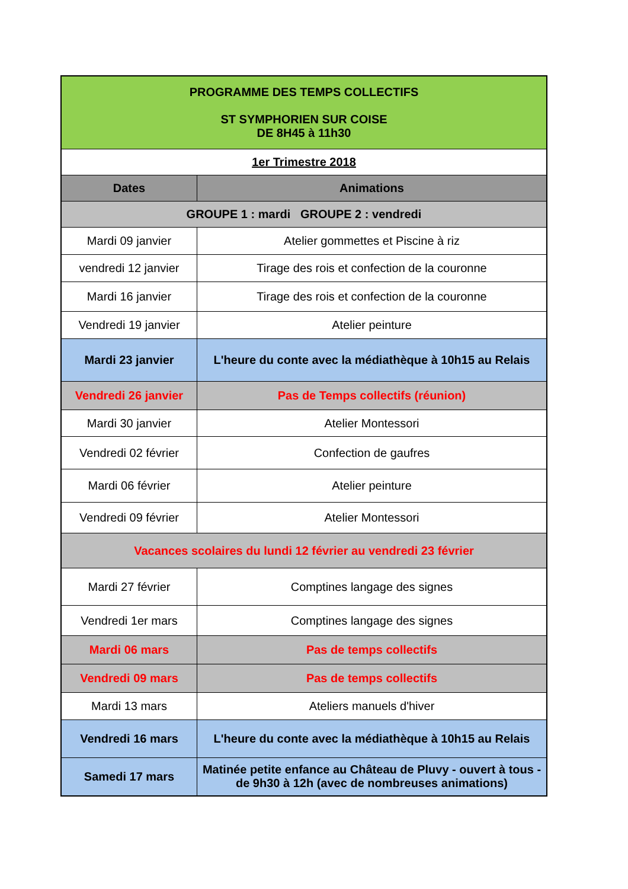| PROGRAMME DES TEMPS COLLECTIFS ST SYMPHORIEN SUR COISE DE 8H45 à 11h30 | |
| 1er Trimestre 2018 | |
| Dates | Animations |
| GROUPE 1 : mardi GROUPE 2 : vendredi | |
| Mardi 09 janvier | Atelier gommettes et Piscine à riz |
| vendredi 12 janvier | Tirage des rois et confection de la couronne |
| Mardi 16 janvier | Tirage des rois et confection de la couronne |
| Vendredi 19 janvier | Atelier peinture |
| Mardi 23 janvier | L'heure du conte avec la médiathèque à 10h15 au Relais |
| Vendredi 26 janvier | Pas de Temps collectifs (réunion) |
| Mardi 30 janvier | Atelier Montessori |
| Vendredi 02 février | Confection de gaufres |
| Mardi 06 février | Atelier peinture |
| Vendredi 09 février | Atelier Montessori |
| Vacances scolaires du lundi 12 février au vendredi 23 février | |
| Mardi 27 février | Comptines langage des signes |
| Vendredi 1er mars | Comptines langage des signes |
| Mardi 06 mars | Pas de temps collectifs |
| Vendredi 09 mars | Pas de temps collectifs |
| Mardi 13 mars | Ateliers manuels d'hiver |
| Vendredi 16 mars | L'heure du conte avec la médiathèque à 10h15 au Relais |
| Samedi 17 mars | Matinée petite enfance au Château de Pluvy - ouvert à tous - de 9h30 à 12h (avec de nombreuses animations) |